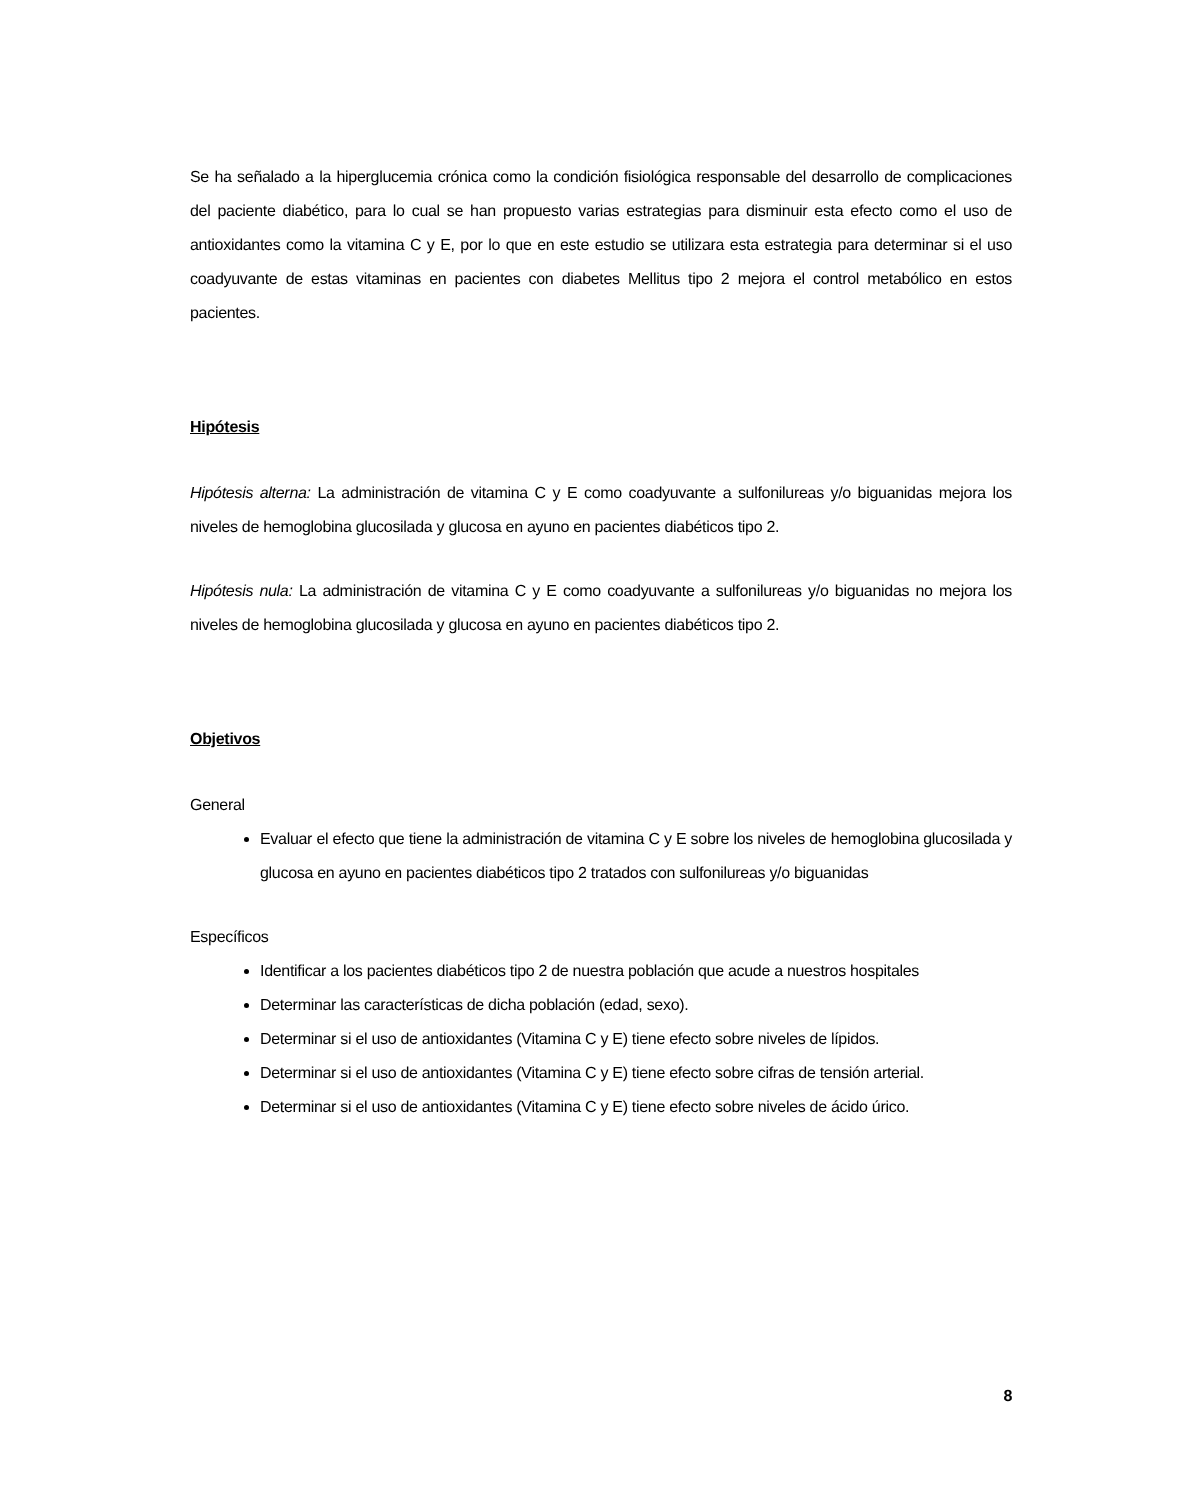Se ha señalado a la hiperglucemia crónica como la condición fisiológica responsable del desarrollo de complicaciones del paciente diabético, para lo cual se han propuesto varias estrategias para disminuir esta efecto como el uso de antioxidantes como la vitamina C y E, por lo que en este estudio se utilizara esta estrategia para determinar si el uso coadyuvante de estas vitaminas en pacientes con diabetes Mellitus tipo 2 mejora el control metabólico en estos pacientes.
Hipótesis
Hipótesis alterna: La administración de vitamina C y E como coadyuvante a sulfonilureas y/o biguanidas mejora los niveles de hemoglobina glucosilada y glucosa en ayuno en pacientes diabéticos tipo 2.
Hipótesis nula: La administración de vitamina C y E como coadyuvante a sulfonilureas y/o biguanidas no mejora los niveles de hemoglobina glucosilada y glucosa en ayuno en pacientes diabéticos tipo 2.
Objetivos
General
Evaluar el efecto que tiene la administración de vitamina C y E sobre los niveles de hemoglobina glucosilada y glucosa en ayuno en pacientes diabéticos tipo 2 tratados con sulfonilureas y/o biguanidas
Específicos
Identificar a los pacientes diabéticos tipo 2 de nuestra población que acude a nuestros hospitales
Determinar las características de dicha población (edad, sexo).
Determinar si el uso de antioxidantes (Vitamina C y E) tiene efecto sobre niveles de lípidos.
Determinar si el uso de antioxidantes (Vitamina C y E) tiene efecto sobre cifras de tensión arterial.
Determinar si el uso de antioxidantes (Vitamina C y E) tiene efecto sobre niveles de ácido úrico.
8